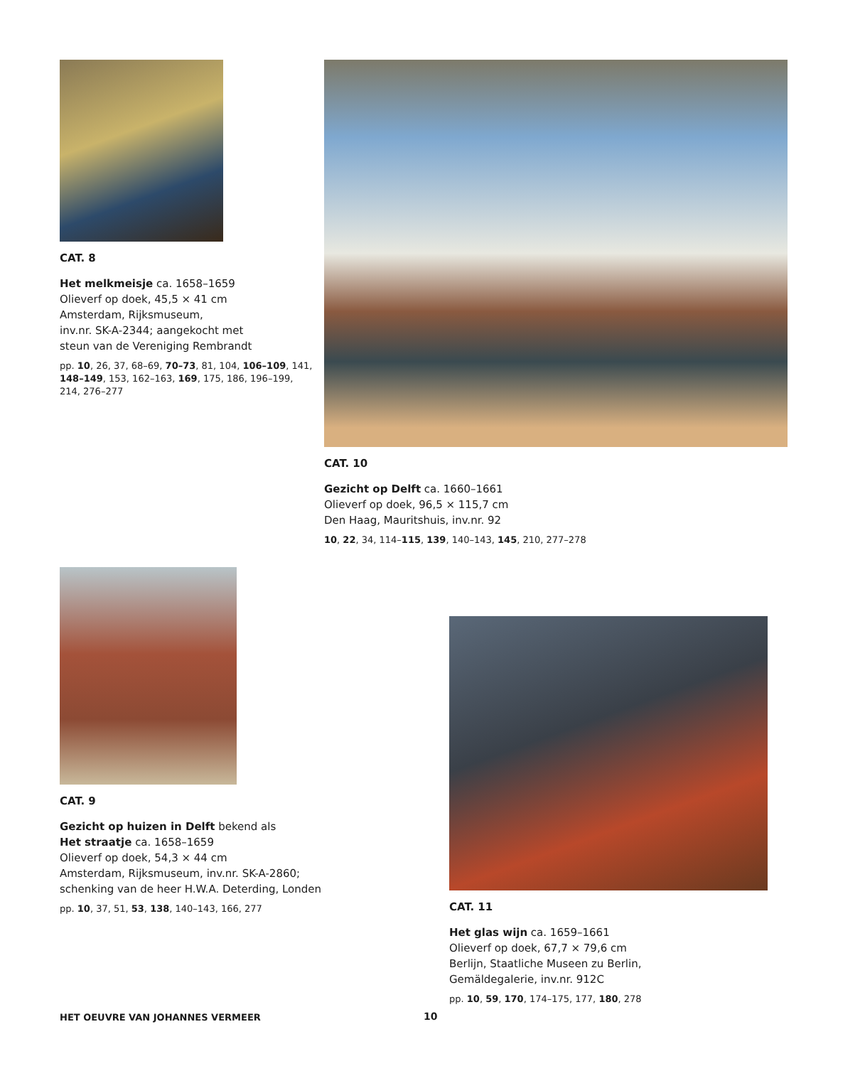CAT. 8
Het melkmeisje ca. 1658–1659
Olieverf op doek, 45,5 × 41 cm
Amsterdam, Rijksmuseum,
inv.nr. SK-A-2344; aangekocht met
steun van de Vereniging Rembrandt
pp. 10, 26, 37, 68–69, 70–73, 81, 104, 106–109, 141, 148–149, 153, 162–163, 169, 175, 186, 196–199, 214, 276–277
CAT. 10
Gezicht op Delft ca. 1660–1661
Olieverf op doek, 96,5 × 115,7 cm
Den Haag, Mauritshuis, inv.nr. 92
10, 22, 34, 114–115, 139, 140–143, 145, 210, 277–278
CAT. 9
Gezicht op huizen in Delft bekend als
Het straatje ca. 1658–1659
Olieverf op doek, 54,3 × 44 cm
Amsterdam, Rijksmuseum, inv.nr. SK-A-2860;
schenking van de heer H.W.A. Deterding, Londen
pp. 10, 37, 51, 53, 138, 140–143, 166, 277
CAT. 11
Het glas wijn ca. 1659–1661
Olieverf op doek, 67,7 × 79,6 cm
Berlijn, Staatliche Museen zu Berlin,
Gemäldegalerie, inv.nr. 912C
pp. 10, 59, 170, 174–175, 177, 180, 278
HET OEUVRE VAN JOHANNES VERMEER
10